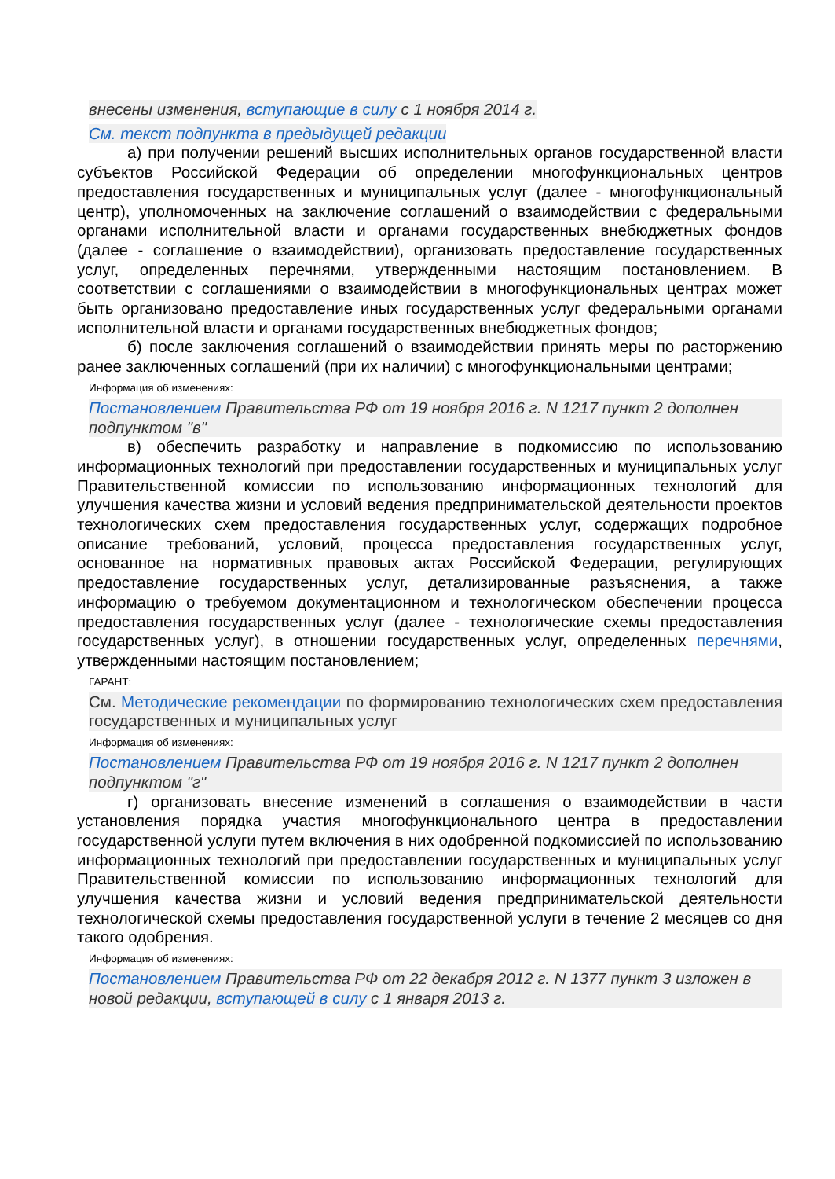внесены изменения, вступающие в силу с 1 ноября 2014 г.
См. текст подпункта в предыдущей редакции
а) при получении решений высших исполнительных органов государственной власти субъектов Российской Федерации об определении многофункциональных центров предоставления государственных и муниципальных услуг (далее - многофункциональный центр), уполномоченных на заключение соглашений о взаимодействии с федеральными органами исполнительной власти и органами государственных внебюджетных фондов (далее - соглашение о взаимодействии), организовать предоставление государственных услуг, определенных перечнями, утвержденными настоящим постановлением. В соответствии с соглашениями о взаимодействии в многофункциональных центрах может быть организовано предоставление иных государственных услуг федеральными органами исполнительной власти и органами государственных внебюджетных фондов;
б) после заключения соглашений о взаимодействии принять меры по расторжению ранее заключенных соглашений (при их наличии) с многофункциональными центрами;
Информация об изменениях:
Постановлением Правительства РФ от 19 ноября 2016 г. N 1217 пункт 2 дополнен подпунктом "в"
в) обеспечить разработку и направление в подкомиссию по использованию информационных технологий при предоставлении государственных и муниципальных услуг Правительственной комиссии по использованию информационных технологий для улучшения качества жизни и условий ведения предпринимательской деятельности проектов технологических схем предоставления государственных услуг, содержащих подробное описание требований, условий, процесса предоставления государственных услуг, основанное на нормативных правовых актах Российской Федерации, регулирующих предоставление государственных услуг, детализированные разъяснения, а также информацию о требуемом документационном и технологическом обеспечении процесса предоставления государственных услуг (далее - технологические схемы предоставления государственных услуг), в отношении государственных услуг, определенных перечнями, утвержденными настоящим постановлением;
ГАРАНТ:
См. Методические рекомендации по формированию технологических схем предоставления государственных и муниципальных услуг
Информация об изменениях:
Постановлением Правительства РФ от 19 ноября 2016 г. N 1217 пункт 2 дополнен подпунктом "г"
г) организовать внесение изменений в соглашения о взаимодействии в части установления порядка участия многофункционального центра в предоставлении государственной услуги путем включения в них одобренной подкомиссией по использованию информационных технологий при предоставлении государственных и муниципальных услуг Правительственной комиссии по использованию информационных технологий для улучшения качества жизни и условий ведения предпринимательской деятельности технологической схемы предоставления государственной услуги в течение 2 месяцев со дня такого одобрения.
Информация об изменениях:
Постановлением Правительства РФ от 22 декабря 2012 г. N 1377 пункт 3 изложен в новой редакции, вступающей в силу с 1 января 2013 г.